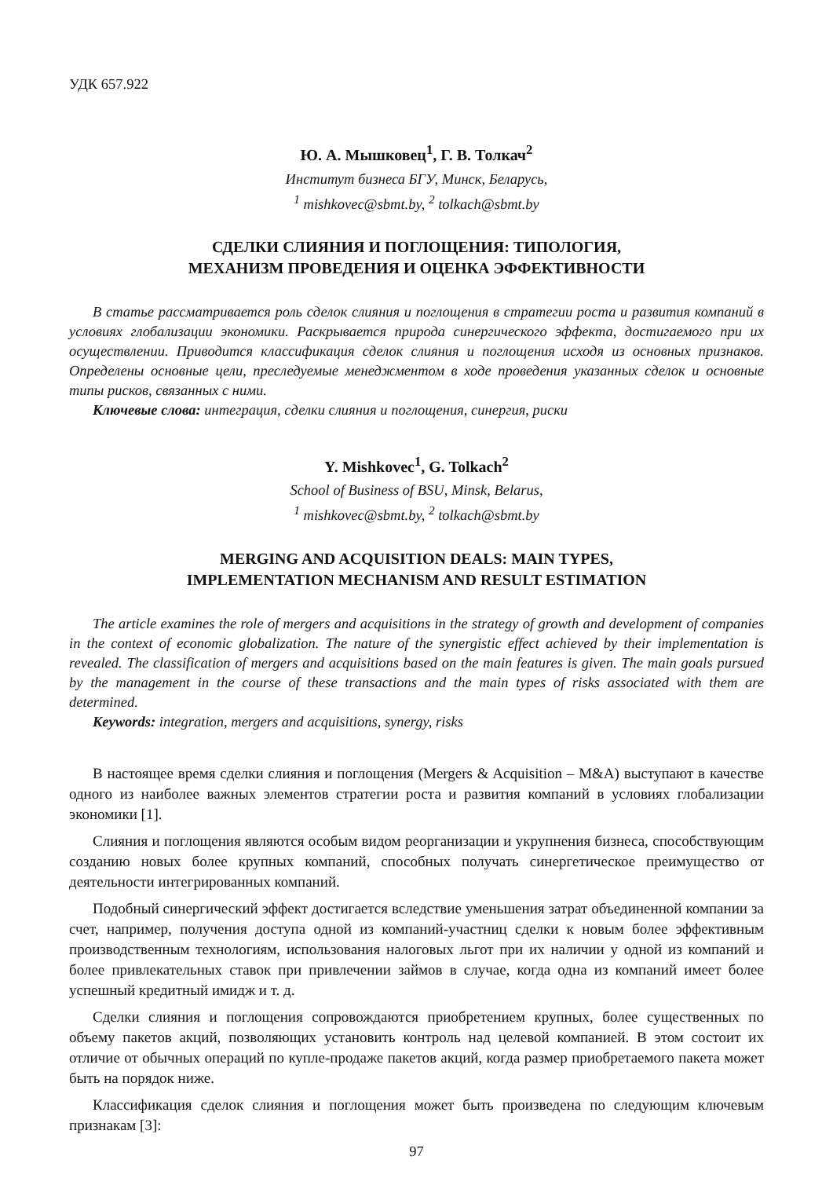УДК 657.922
Ю. А. Мышковец<sup>1</sup>, Г. В. Толкач<sup>2</sup>
Институт бизнеса БГУ, Минск, Беларусь,
<sup>1</sup> mishkovec@sbmt.by, <sup>2</sup> tolkach@sbmt.by
СДЕЛКИ СЛИЯНИЯ И ПОГЛОЩЕНИЯ: ТИПОЛОГИЯ,
МЕХАНИЗМ ПРОВЕДЕНИЯ И ОЦЕНКА ЭФФЕКТИВНОСТИ
В статье рассматривается роль сделок слияния и поглощения в стратегии роста и развития компаний в условиях глобализации экономики. Раскрывается природа синергического эффекта, достигаемого при их осуществлении. Приводится классификация сделок слияния и поглощения исходя из основных признаков. Определены основные цели, преследуемые менеджментом в ходе проведения указанных сделок и основные типы рисков, связанных с ними.
Ключевые слова: интеграция, сделки слияния и поглощения, синергия, риски
Y. Mishkovec<sup>1</sup>, G. Tolkach<sup>2</sup>
School of Business of BSU, Minsk, Belarus,
<sup>1</sup> mishkovec@sbmt.by, <sup>2</sup> tolkach@sbmt.by
MERGING AND ACQUISITION DEALS: MAIN TYPES,
IMPLEMENTATION MECHANISM AND RESULT ESTIMATION
The article examines the role of mergers and acquisitions in the strategy of growth and development of companies in the context of economic globalization. The nature of the synergistic effect achieved by their implementation is revealed. The classification of mergers and acquisitions based on the main features is given. The main goals pursued by the management in the course of these transactions and the main types of risks associated with them are determined.
Keywords: integration, mergers and acquisitions, synergy, risks
В настоящее время сделки слияния и поглощения (Mergers & Acquisition – M&A) выступают в качестве одного из наиболее важных элементов стратегии роста и развития компаний в условиях глобализации экономики [1].
Слияния и поглощения являются особым видом реорганизации и укрупнения бизнеса, способствующим созданию новых более крупных компаний, способных получать синергетическое преимущество от деятельности интегрированных компаний.
Подобный синергический эффект достигается вследствие уменьшения затрат объединенной компании за счет, например, получения доступа одной из компаний-участниц сделки к новым более эффективным производственным технологиям, использования налоговых льгот при их наличии у одной из компаний и более привлекательных ставок при привлечении займов в случае, когда одна из компаний имеет более успешный кредитный имидж и т. д.
Сделки слияния и поглощения сопровождаются приобретением крупных, более существенных по объему пакетов акций, позволяющих установить контроль над целевой компанией. В этом состоит их отличие от обычных операций по купле-продаже пакетов акций, когда размер приобретаемого пакета может быть на порядок ниже.
Классификация сделок слияния и поглощения может быть произведена по следующим ключевым признакам [3]:
97